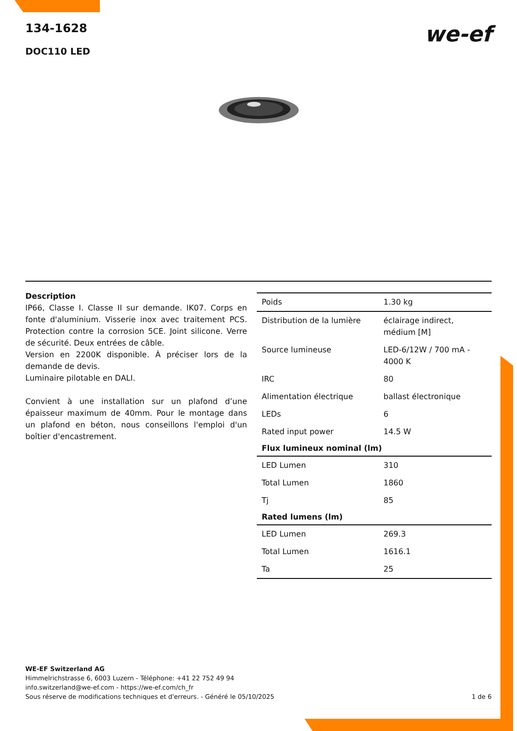we-ef
134-1628
DOC110 LED
Description
IP66, Classe I. Classe II sur demande. IK07. Corps en fonte d'aluminium. Visserie inox avec traitement PCS. Protection contre la corrosion 5CE. Joint silicone. Verre de sécurité. Deux entrées de câble.
Version en 2200K disponible. À préciser lors de la demande de devis.
Luminaire pilotable en DALI.
Convient à une installation sur un plafond d’une épaisseur maximum de 40mm. Pour le montage dans un plafond en béton, nous conseillons l'emploi d'un boîtier d'encastrement.
| Poids | 1.30 kg |
| Distribution de la lumière | éclairage indirect, médium [M] |
| Source lumineuse | LED-6/12W / 700 mA - 4000 K |
| IRC | 80 |
| Alimentation électrique | ballast électronique |
| LEDs | 6 |
| Rated input power | 14.5 W |
| Flux lumineux nominal (lm) | |
| LED Lumen | 310 |
| Total Lumen | 1860 |
| Tj | 85 |
| Rated lumens (lm) | |
| LED Lumen | 269.3 |
| Total Lumen | 1616.1 |
| Ta | 25 |
WE-EF Switzerland AG
Himmelrichstrasse 6, 6003 Luzern - Téléphone: +41 22 752 49 94
info.switzerland@we-ef.com - https://we-ef.com/ch_fr
Sous réserve de modifications techniques et d'erreurs. - Généré le 05/10/2025
1 de 6